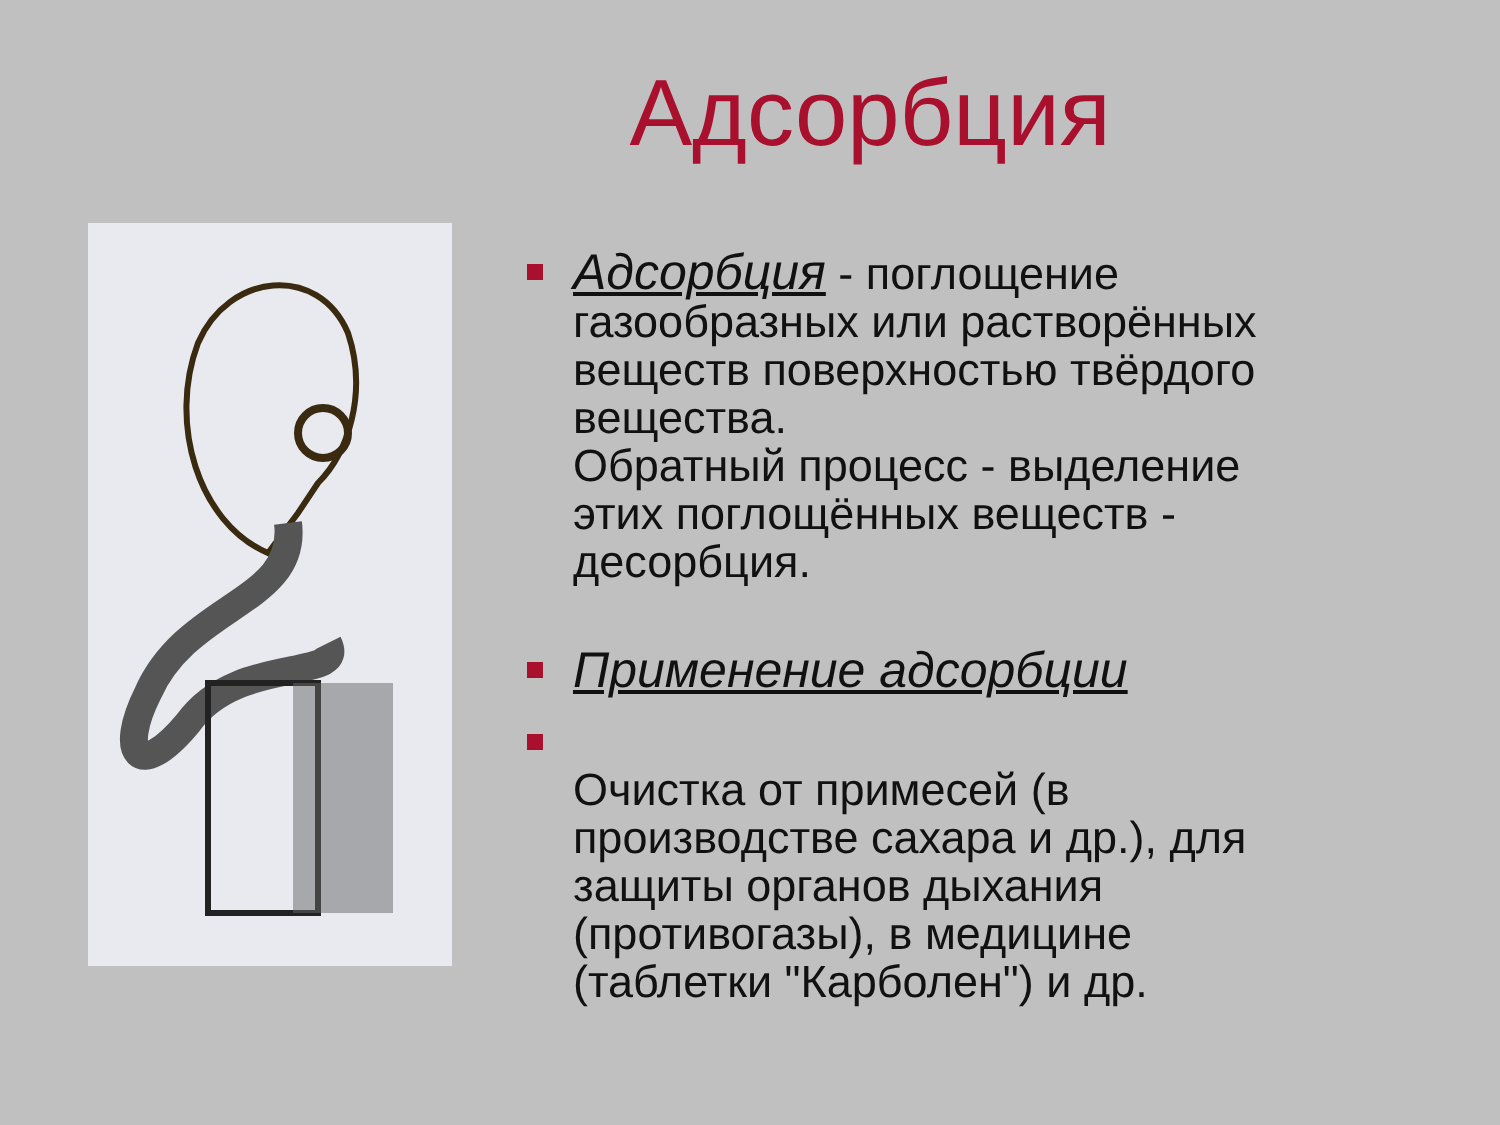Адсорбция
Адсорбция - поглощение газообразных или растворённых веществ поверхностью твёрдого вещества.
Обратный процесс - выделение этих поглощённых веществ - десорбция.
Применение адсорбции
Очистка от примесей (в производстве сахара и др.), для защиты органов дыхания (противогазы), в медицине (таблетки "Карболен") и др.